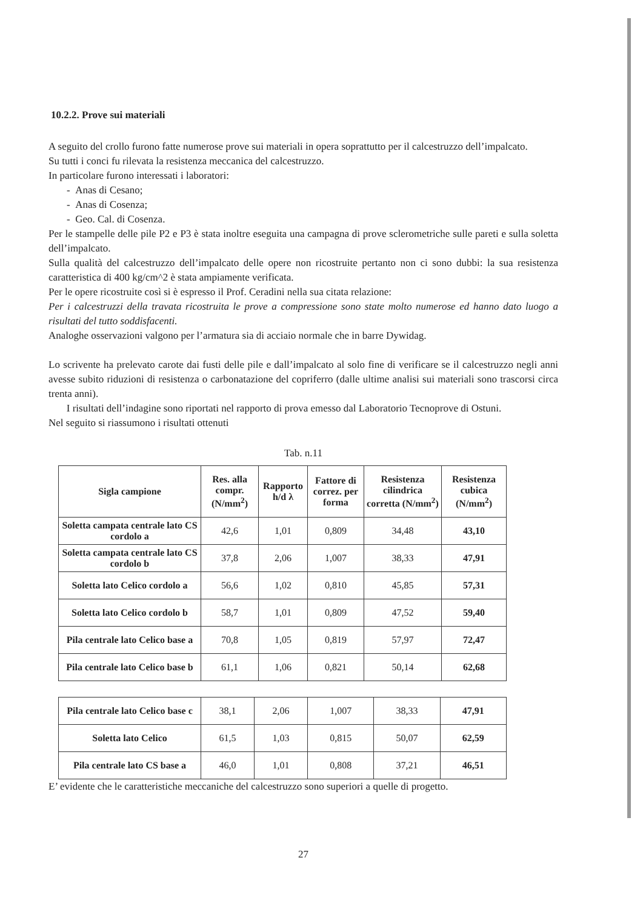10.2.2. Prove sui materiali
A seguito del crollo furono fatte numerose prove sui materiali in opera soprattutto per il calcestruzzo dell’impalcato.
Su tutti i conci fu rilevata la resistenza meccanica del calcestruzzo.
In particolare furono interessati i laboratori:
- Anas di Cesano;
- Anas di Cosenza;
- Geo. Cal. di Cosenza.
Per le stampelle delle pile P2 e P3 è stata inoltre eseguita una campagna di prove sclerometriche sulle pareti e sulla soletta dell’impalcato.
Sulla qualità del calcestruzzo dell’impalcato delle opere non ricostruite pertanto non ci sono dubbi: la sua resistenza caratteristica di 400 kg/cm^2 è stata ampiamente verificata.
Per le opere ricostruite così si è espresso il Prof. Ceradini nella sua citata relazione:
Per i calcestruzzi della travata ricostruita le prove a compressione sono state molto numerose ed hanno dato luogo a risultati del tutto soddisfacenti.
Analoghe osservazioni valgono per l’armatura sia di acciaio normale che in barre Dywidag.
Lo scrivente ha prelevato carote dai fusti delle pile e dall’impalcato al solo fine di verificare se il calcestruzzo negli anni avesse subito riduzioni di resistenza o carbonatazione del copriferro (dalle ultime analisi sui materiali sono trascorsi circa trenta anni).
I risultati dell’indagine sono riportati nel rapporto di prova emesso dal Laboratorio Tecnoprove di Ostuni.
Nel seguito si riassumono i risultati ottenuti
Tab. n.11
| Sigla campione | Res. alla compr. (N/mm<sup>2</sup>) | Rapporto h/d λ | Fattore di correz. per forma | Resistenza cilindrica corretta (N/mm<sup>2</sup>) | Resistenza cubica (N/mm<sup>2</sup>) |
| --- | --- | --- | --- | --- | --- |
| Soletta campata centrale lato CS cordolo a | 42,6 | 1,01 | 0,809 | 34,48 | 43,10 |
| Soletta campata centrale lato CS cordolo b | 37,8 | 2,06 | 1,007 | 38,33 | 47,91 |
| Soletta lato Celico cordolo a | 56,6 | 1,02 | 0,810 | 45,85 | 57,31 |
| Soletta lato Celico cordolo b | 58,7 | 1,01 | 0,809 | 47,52 | 59,40 |
| Pila centrale lato Celico base a | 70,8 | 1,05 | 0,819 | 57,97 | 72,47 |
| Pila centrale lato Celico base b | 61,1 | 1,06 | 0,821 | 50,14 | 62,68 |
| Pila centrale lato Celico base c | 38,1 | 2,06 | 1,007 | 38,33 | 47,91 |
| Soletta lato Celico | 61,5 | 1,03 | 0,815 | 50,07 | 62,59 |
| Pila centrale lato CS base a | 46,0 | 1,01 | 0,808 | 37,21 | 46,51 |
E’ evidente che le caratteristiche meccaniche del calcestruzzo sono superiori a quelle di progetto.
27